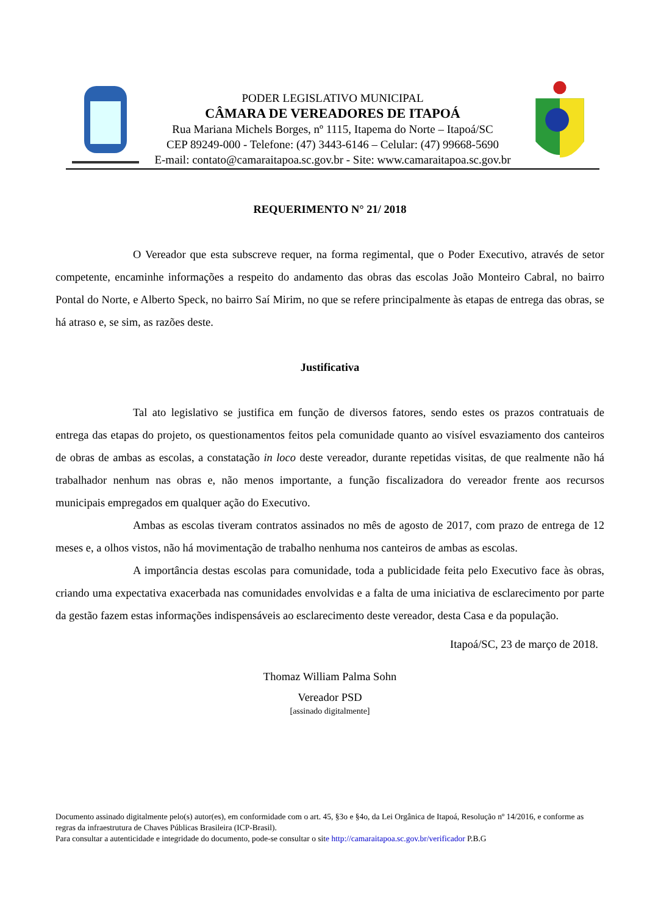PODER LEGISLATIVO MUNICIPAL
CÂMARA DE VEREADORES DE ITAPOÁ
Rua Mariana Michels Borges, nº 1115, Itapema do Norte – Itapoá/SC
CEP 89249-000 - Telefone: (47) 3443-6146 – Celular: (47) 99668-5690
E-mail: contato@camaraitapoa.sc.gov.br - Site: www.camaraitapoa.sc.gov.br
REQUERIMENTO N° 21/ 2018
O Vereador que esta subscreve requer, na forma regimental, que o Poder Executivo, através de setor competente, encaminhe informações a respeito do andamento das obras das escolas João Monteiro Cabral, no bairro Pontal do Norte, e Alberto Speck, no bairro Saí Mirim, no que se refere principalmente às etapas de entrega das obras, se há atraso e, se sim, as razões deste.
Justificativa
Tal ato legislativo se justifica em função de diversos fatores, sendo estes os prazos contratuais de entrega das etapas do projeto, os questionamentos feitos pela comunidade quanto ao visível esvaziamento dos canteiros de obras de ambas as escolas, a constatação in loco deste vereador, durante repetidas visitas, de que realmente não há trabalhador nenhum nas obras e, não menos importante, a função fiscalizadora do vereador frente aos recursos municipais empregados em qualquer ação do Executivo.
Ambas as escolas tiveram contratos assinados no mês de agosto de 2017, com prazo de entrega de 12 meses e, a olhos vistos, não há movimentação de trabalho nenhuma nos canteiros de ambas as escolas.
A importância destas escolas para comunidade, toda a publicidade feita pelo Executivo face às obras, criando uma expectativa exacerbada nas comunidades envolvidas e a falta de uma iniciativa de esclarecimento por parte da gestão fazem estas informações indispensáveis ao esclarecimento deste vereador, desta Casa e da população.
Itapoá/SC, 23 de março de 2018.
Thomaz William Palma Sohn
Vereador PSD
[assinado digitalmente]
Documento assinado digitalmente pelo(s) autor(es), em conformidade com o art. 45, §3o e §4o, da Lei Orgânica de Itapoá, Resolução nº 14/2016, e conforme as regras da infraestrutura de Chaves Públicas Brasileira (ICP-Brasil).
Para consultar a autenticidade e integridade do documento, pode-se consultar o site http://camaraitapoa.sc.gov.br/verificador P.B.G